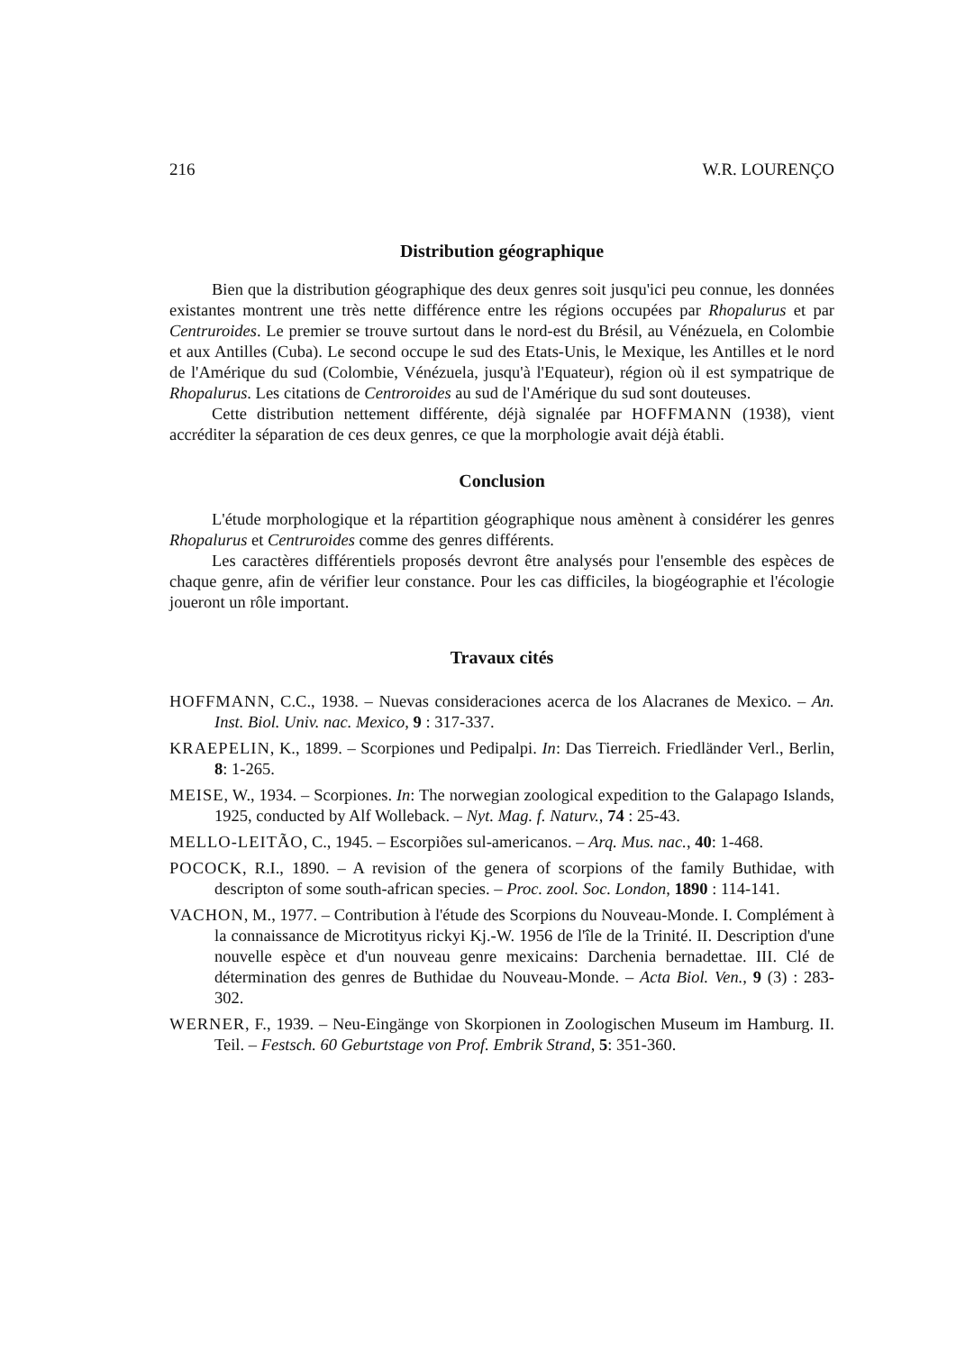216 W.R. LOURENÇO
Distribution géographique
Bien que la distribution géographique des deux genres soit jusqu'ici peu connue, les données existantes montrent une très nette différence entre les régions occupées par Rhopalurus et par Centruroides. Le premier se trouve surtout dans le nord-est du Brésil, au Vénézuela, en Colombie et aux Antilles (Cuba). Le second occupe le sud des Etats-Unis, le Mexique, les Antilles et le nord de l'Amérique du sud (Colombie, Vénézuela, jusqu'à l'Equateur), région où il est sympatrique de Rhopalurus. Les citations de Centroroides au sud de l'Amérique du sud sont douteuses.
Cette distribution nettement différente, déjà signalée par HOFFMANN (1938), vient accréditer la séparation de ces deux genres, ce que la morphologie avait déjà établi.
Conclusion
L'étude morphologique et la répartition géographique nous amènent à considérer les genres Rhopalurus et Centruroides comme des genres différents.
Les caractères différentiels proposés devront être analysés pour l'ensemble des espèces de chaque genre, afin de vérifier leur constance. Pour les cas difficiles, la biogéographie et l'écologie joueront un rôle important.
Travaux cités
HOFFMANN, C.C., 1938. – Nuevas consideraciones acerca de los Alacranes de Mexico. – An. Inst. Biol. Univ. nac. Mexico, 9 : 317-337.
KRAEPELIN, K., 1899. – Scorpiones und Pedipalpi. In: Das Tierreich. Friedländer Verl., Berlin, 8: 1-265.
MEISE, W., 1934. – Scorpiones. In: The norwegian zoological expedition to the Galapago Islands, 1925, conducted by Alf Wolleback. – Nyt. Mag. f. Naturv., 74 : 25-43.
MELLO-LEITÃO, C., 1945. – Escorpiões sul-americanos. – Arq. Mus. nac., 40: 1-468.
POCOCK, R.I., 1890. – A revision of the genera of scorpions of the family Buthidae, with descripton of some south-african species. – Proc. zool. Soc. London, 1890 : 114-141.
VACHON, M., 1977. – Contribution à l'étude des Scorpions du Nouveau-Monde. I. Complément à la connaissance de Microtityus rickyi Kj.-W. 1956 de l'île de la Trinité. II. Description d'une nouvelle espèce et d'un nouveau genre mexicains: Darchenia bernadettae. III. Clé de détermination des genres de Buthidae du Nouveau-Monde. – Acta Biol. Ven., 9 (3) : 283-302.
WERNER, F., 1939. – Neu-Eingänge von Skorpionen in Zoologischen Museum im Hamburg. II. Teil. – Festsch. 60 Geburtstage von Prof. Embrik Strand, 5: 351-360.